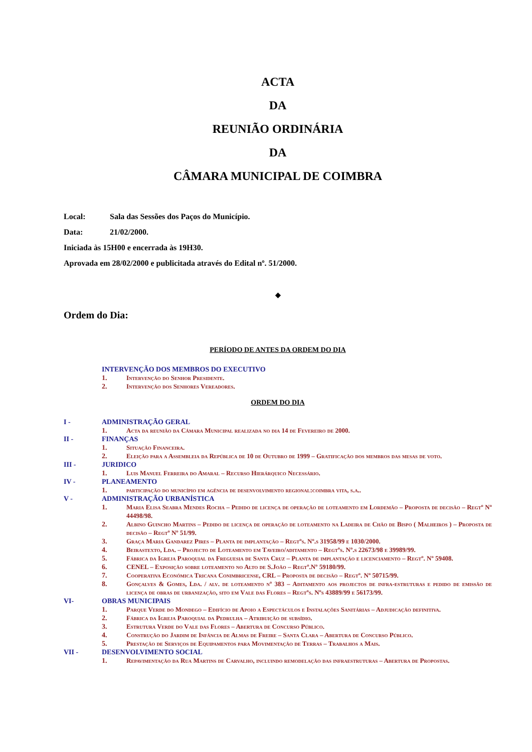ACTA
DA
REUNIÃO ORDINÁRIA
DA
CÂMARA MUNICIPAL DE COIMBRA
Local: Sala das Sessões dos Paços do Município.
Data: 21/02/2000.
Iniciada às 15H00 e encerrada às 19H30.
Aprovada em 28/02/2000 e publicitada através do Edital nº. 51/2000.
◆
Ordem do Dia:
PERÍODO DE ANTES DA ORDEM DO DIA
INTERVENÇÃO DOS MEMBROS DO EXECUTIVO
1. Intervenção do Senhor Presidente.
2. Intervenção dos Senhores Vereadores.
ORDEM DO DIA
I - ADMINISTRAÇÃO GERAL
1. Acta da reunião da Câmara Municipal realizada no dia 14 de Fevereiro de 2000.
II - FINANÇAS
1. Situação Financeira.
2. Eleição para a Assembleia da República de 10 de Outubro de 1999 – Gratificação dos membros das mesas de voto.
III - JURIDICO
1. Luis Manuel Ferreira do Amaral – Recurso Hierárquico Necessário.
IV - PLANEAMENTO
1. participação do município em agência de desenvolvimento regional:coimbra vita, s.a..
V - ADMINISTRAÇÃO URBANÍSTICA
1. Maria Elisa Seabra Mendes Rocha – Pedido de licença de operação de loteamento em Lordemão – Proposta de decisão – Regtº Nº 44498/98.
2. Albino Guincho Martins – Pedido de licença de operação de loteamento na Ladeira de Chão de Bispo ( Malheiros ) – Proposta de decisão – Regtº Nº 51/99.
3. Graça Maria Gandarez Pires – Planta de implantação – Regtºs. Nº.s 31958/99 e 1030/2000.
4. Beirastexto, Lda. – Projecto de Loteamento em Taveiro/aditamento – Regtºs. Nº.s 22673/98 e 39989/99.
5. Fábrica da Igreja Paroquial da Freguesia de Santa Cruz – Planta de implantação e licenciamento – Regtº. Nº 59408.
6. CENEL – Exposição sobre loteamento no Alto de S.João – Regtº.Nº 59180/99.
7. Cooperativa Económica Tricana Conimbricense, CRL – Proposta de decisão – Regtº. Nº 50715/99.
8. Gonçalves & Gomes, Lda. / alv. de loteamento nº 383 – Aditamento aos projectos de infra-estruturas e pedido de emissão de licença de obras de urbanização, sito em Vale das Flores – Regtºs. Nºs 43889/99 e 56173/99.
VI- OBRAS MUNICIPAIS
1. Parque Verde do Mondego – Edifício de Apoio a Espectáculos e Instalações Sanitárias – Adjudicação definitiva.
2. Fábrica da Igreja Paroquial da Pedrulha – Atribuição de subsídio.
3. Estrutura Verde do Vale das Flores – Abertura de Concurso Público.
4. Construção do Jardim de Infância de Almas de Freire – Santa Clara – Abertura de Concurso Público.
5. Prestação de Serviços de Equipamentos para Movimentação de Terras – Trabalhos a Mais.
VII - DESENVOLVIMENTO SOCIAL
1. Repavimentação da Rua Martins de Carvalho, incluindo remodelação das infraestruturas – Abertura de Propostas.